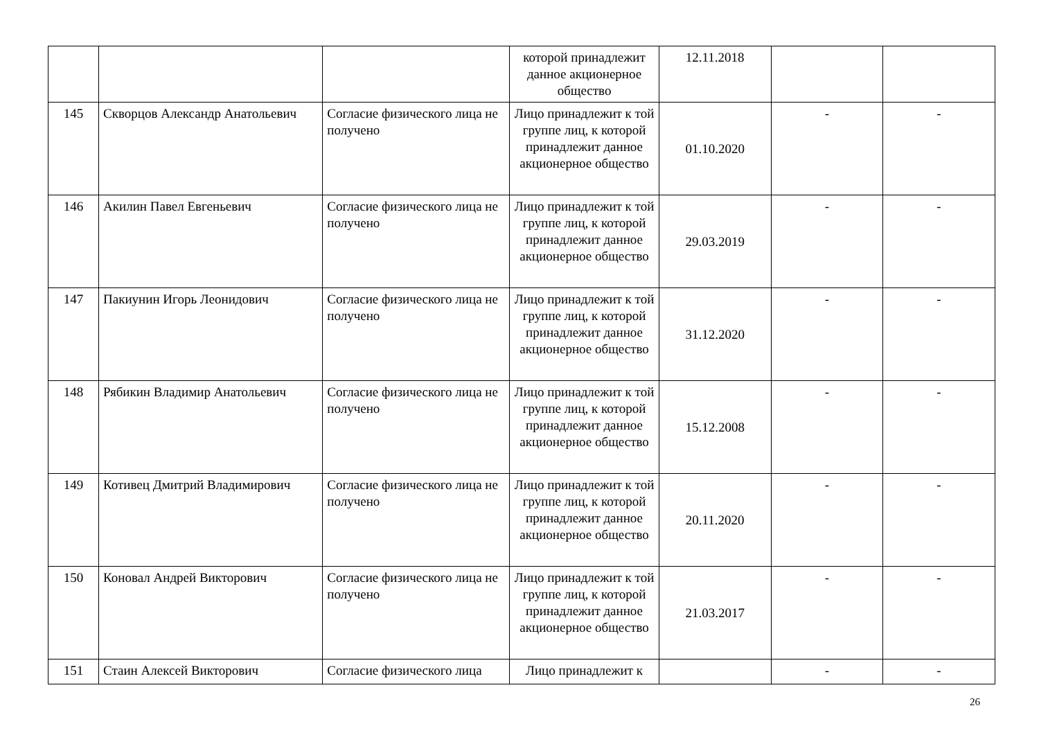| | | | которой принадлежит данное акционерное общество | 12.11.2018 | | |
| 145 | Скворцов Александр Анатольевич | Согласие физического лица не получено | Лицо принадлежит к той группе лиц, к которой принадлежит данное акционерное общество | 01.10.2020 | - | - |
| 146 | Акилин Павел Евгеньевич | Согласие физического лица не получено | Лицо принадлежит к той группе лиц, к которой принадлежит данное акционерное общество | 29.03.2019 | - | - |
| 147 | Пакиунин Игорь Леонидович | Согласие физического лица не получено | Лицо принадлежит к той группе лиц, к которой принадлежит данное акционерное общество | 31.12.2020 | - | - |
| 148 | Рябикин Владимир Анатольевич | Согласие физического лица не получено | Лицо принадлежит к той группе лиц, к которой принадлежит данное акционерное общество | 15.12.2008 | - | - |
| 149 | Котивец Дмитрий Владимирович | Согласие физического лица не получено | Лицо принадлежит к той группе лиц, к которой принадлежит данное акционерное общество | 20.11.2020 | - | - |
| 150 | Коновал Андрей Викторович | Согласие физического лица не получено | Лицо принадлежит к той группе лиц, к которой принадлежит данное акционерное общество | 21.03.2017 | - | - |
| 151 | Стаин Алексей Викторович | Согласие физического лица | Лицо принадлежит к | | - | - |
26